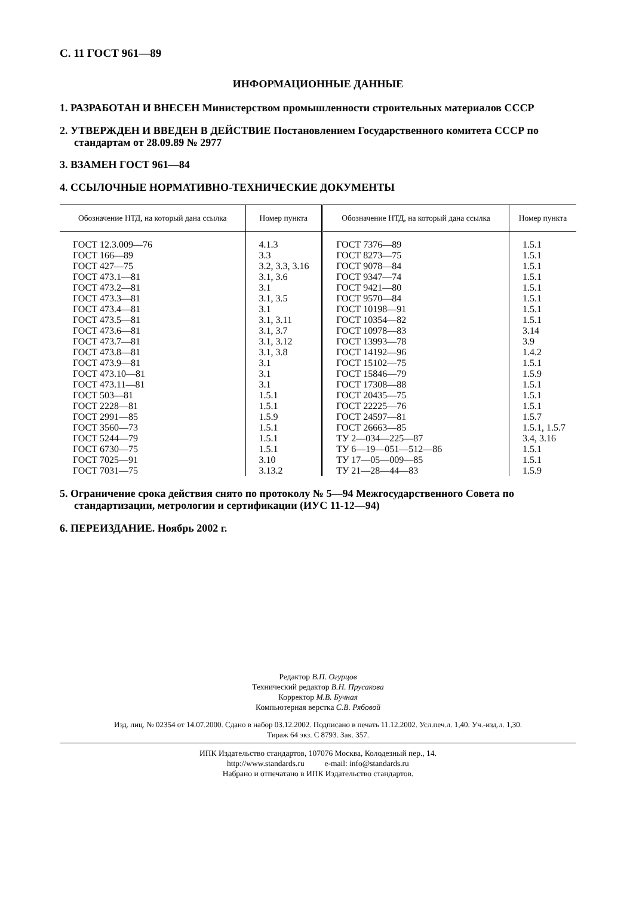С. 11 ГОСТ 961—89
ИНФОРМАЦИОННЫЕ ДАННЫЕ
1. РАЗРАБОТАН И ВНЕСЕН Министерством промышленности строительных материалов СССР
2. УТВЕРЖДЕН И ВВЕДЕН В ДЕЙСТВИЕ Постановлением Государственного комитета СССР по стандартам от 28.09.89 № 2977
3. ВЗАМЕН ГОСТ 961—84
4. ССЫЛОЧНЫЕ НОРМАТИВНО-ТЕХНИЧЕСКИЕ ДОКУМЕНТЫ
| Обозначение НТД, на который дана ссылка | Номер пункта | Обозначение НТД, на который дана ссылка | Номер пункта |
| --- | --- | --- | --- |
| ГОСТ 12.3.009—76 ГОСТ 166—89 ГОСТ 427—75 ГОСТ 473.1—81 ГОСТ 473.2—81 ГОСТ 473.3—81 ГОСТ 473.4—81 ГОСТ 473.5—81 ГОСТ 473.6—81 ГОСТ 473.7—81 ГОСТ 473.8—81 ГОСТ 473.9—81 ГОСТ 473.10—81 ГОСТ 473.11—81 ГОСТ 503—81 ГОСТ 2228—81 ГОСТ 2991—85 ГОСТ 3560—73 ГОСТ 5244—79 ГОСТ 6730—75 ГОСТ 7025—91 ГОСТ 7031—75 | 4.1.3 3.3 3.2, 3.3, 3.16 3.1, 3.6 3.1 3.1, 3.5 3.1 3.1, 3.11 3.1, 3.7 3.1, 3.12 3.1, 3.8 3.1 3.1 3.1 1.5.1 1.5.1 1.5.9 1.5.1 1.5.1 1.5.1 3.10 3.13.2 | ГОСТ 7376—89 ГОСТ 8273—75 ГОСТ 9078—84 ГОСТ 9347—74 ГОСТ 9421—80 ГОСТ 9570—84 ГОСТ 10198—91 ГОСТ 10354—82 ГОСТ 10978—83 ГОСТ 13993—78 ГОСТ 14192—96 ГОСТ 15102—75 ГОСТ 15846—79 ГОСТ 17308—88 ГОСТ 20435—75 ГОСТ 22225—76 ГОСТ 24597—81 ГОСТ 26663—85 ТУ 2—034—225—87 ТУ 6—19—051—512—86 ТУ 17—05—009—85 ТУ 21—28—44—83 | 1.5.1 1.5.1 1.5.1 1.5.1 1.5.1 1.5.1 1.5.1 1.5.1 3.14 3.9 1.4.2 1.5.1 1.5.9 1.5.1 1.5.1 1.5.1 1.5.7 1.5.1, 1.5.7 3.4, 3.16 1.5.1 1.5.1 1.5.9 |
5. Ограничение срока действия снято по протоколу № 5—94 Межгосударственного Совета по стандартизации, метрологии и сертификации (ИУС 11-12—94)
6. ПЕРЕИЗДАНИЕ. Ноябрь 2002 г.
Редактор В.П. Огурцов
Технический редактор В.Н. Прусакова
Корректор М.В. Бучная
Компьютерная верстка С.В. Рябовой
Изд. лиц. № 02354 от 14.07.2000. Сдано в набор 03.12.2002. Подписано в печать 11.12.2002. Усл.печ.л. 1,40. Уч.-изд.л. 1,30.
Тираж 64 экз. С 8793. Зак. 357.
ИПК Издательство стандартов, 107076 Москва, Колодезный пер., 14.
http://www.standards.ru e-mail: info@standards.ru
Набрано и отпечатано в ИПК Издательство стандартов.